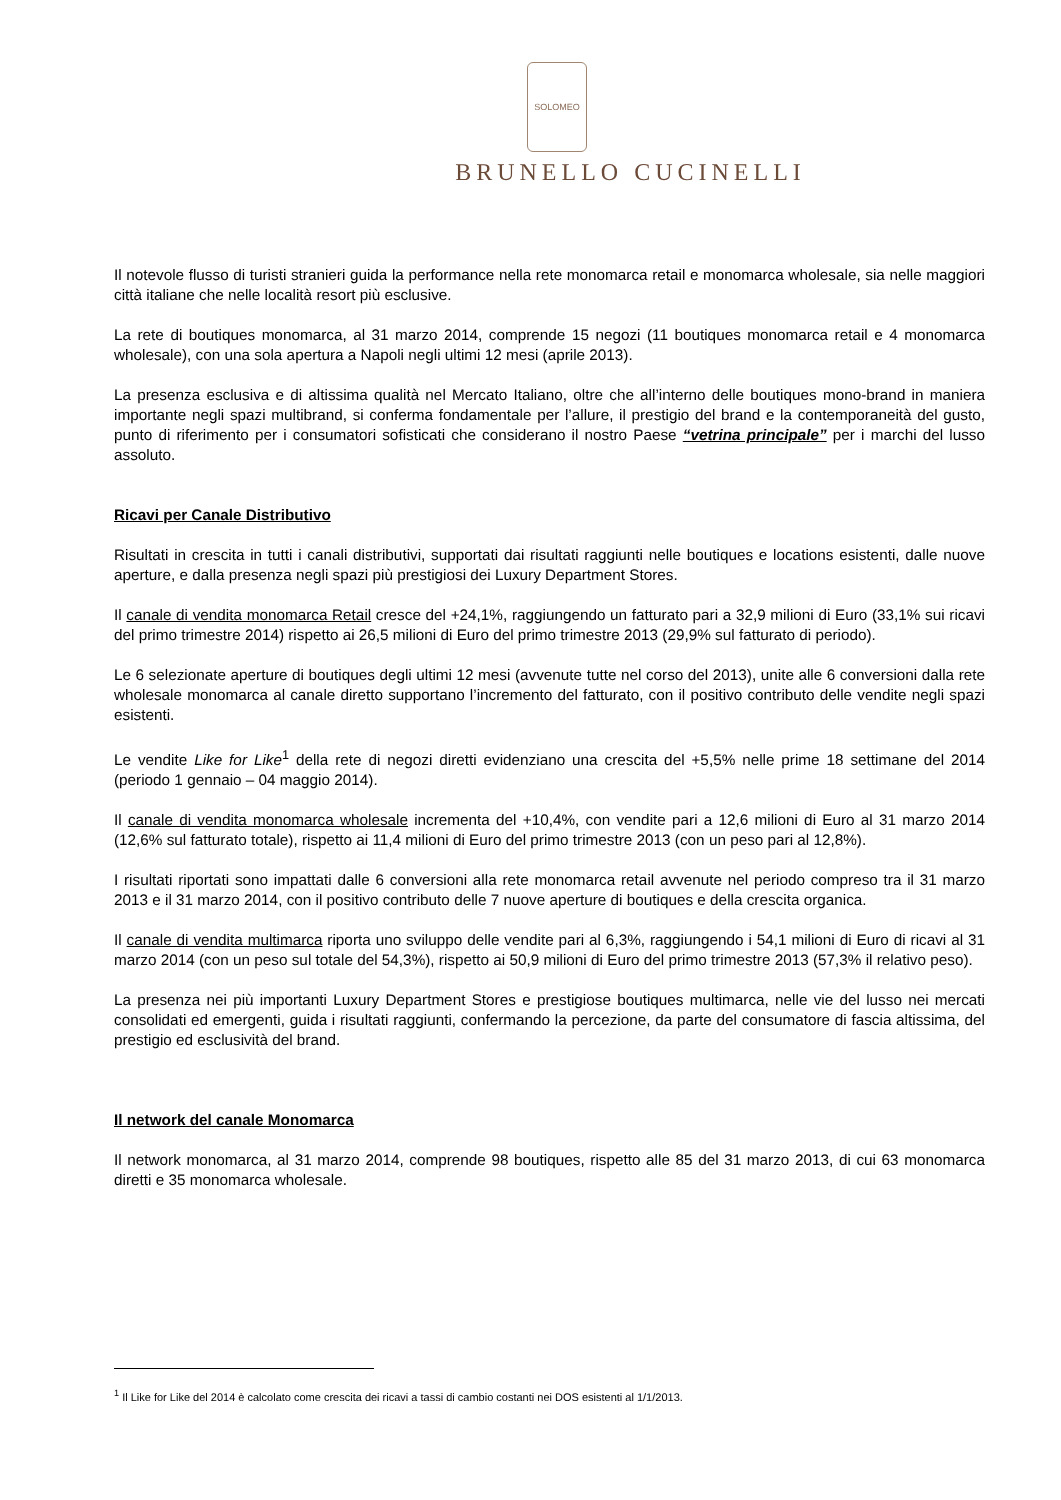SOLOMEO
BRUNELLO CUCINELLI
Il notevole flusso di turisti stranieri guida la performance nella rete monomarca retail e monomarca wholesale, sia nelle maggiori città italiane che nelle località resort più esclusive.
La rete di boutiques monomarca, al 31 marzo 2014, comprende 15 negozi (11 boutiques monomarca retail e 4 monomarca wholesale), con una sola apertura a Napoli negli ultimi 12 mesi (aprile 2013).
La presenza esclusiva e di altissima qualità nel Mercato Italiano, oltre che all’interno delle boutiques mono-brand in maniera importante negli spazi multibrand, si conferma fondamentale per l’allure, il prestigio del brand e la contemporaneità del gusto, punto di riferimento per i consumatori sofisticati che considerano il nostro Paese “vetrina principale” per i marchi del lusso assoluto.
Ricavi per Canale Distributivo
Risultati in crescita in tutti i canali distributivi, supportati dai risultati raggiunti nelle boutiques e locations esistenti, dalle nuove aperture, e dalla presenza negli spazi più prestigiosi dei Luxury Department Stores.
Il canale di vendita monomarca Retail cresce del +24,1%, raggiungendo un fatturato pari a 32,9 milioni di Euro (33,1% sui ricavi del primo trimestre 2014) rispetto ai 26,5 milioni di Euro del primo trimestre 2013 (29,9% sul fatturato di periodo).
Le 6 selezionate aperture di boutiques degli ultimi 12 mesi (avvenute tutte nel corso del 2013), unite alle 6 conversioni dalla rete wholesale monomarca al canale diretto supportano l’incremento del fatturato, con il positivo contributo delle vendite negli spazi esistenti.
Le vendite Like for Like<sup>1</sup> della rete di negozi diretti evidenziano una crescita del +5,5% nelle prime 18 settimane del 2014 (periodo 1 gennaio – 04 maggio 2014).
Il canale di vendita monomarca wholesale incrementa del +10,4%, con vendite pari a 12,6 milioni di Euro al 31 marzo 2014 (12,6% sul fatturato totale), rispetto ai 11,4 milioni di Euro del primo trimestre 2013 (con un peso pari al 12,8%).
I risultati riportati sono impattati dalle 6 conversioni alla rete monomarca retail avvenute nel periodo compreso tra il 31 marzo 2013 e il 31 marzo 2014, con il positivo contributo delle 7 nuove aperture di boutiques e della crescita organica.
Il canale di vendita multimarca riporta uno sviluppo delle vendite pari al 6,3%, raggiungendo i 54,1 milioni di Euro di ricavi al 31 marzo 2014 (con un peso sul totale del 54,3%), rispetto ai 50,9 milioni di Euro del primo trimestre 2013 (57,3% il relativo peso).
La presenza nei più importanti Luxury Department Stores e prestigiose boutiques multimarca, nelle vie del lusso nei mercati consolidati ed emergenti, guida i risultati raggiunti, confermando la percezione, da parte del consumatore di fascia altissima, del prestigio ed esclusività del brand.
Il network del canale Monomarca
Il network monomarca, al 31 marzo 2014, comprende 98 boutiques, rispetto alle 85 del 31 marzo 2013, di cui 63 monomarca diretti e 35 monomarca wholesale.
<sup>1</sup> Il Like for Like del 2014 è calcolato come crescita dei ricavi a tassi di cambio costanti nei DOS esistenti al 1/1/2013.